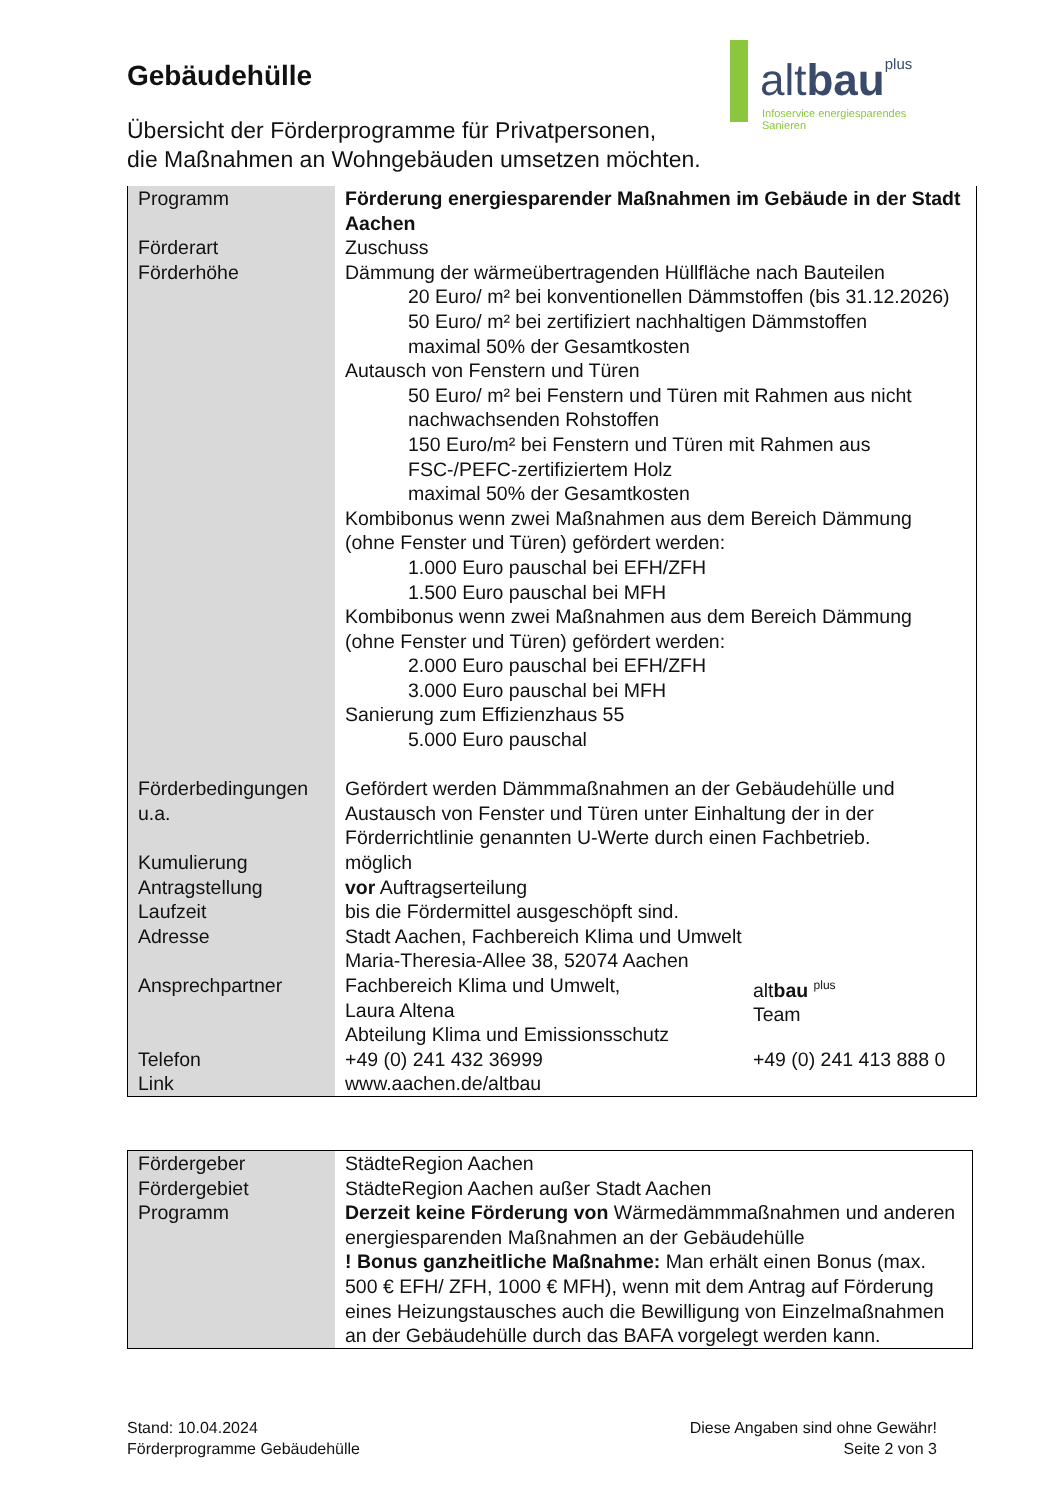Gebäudehülle
Übersicht der Förderprogramme für Privatpersonen,
die Maßnahmen an Wohngebäuden umsetzen möchten.
altbau plus
Infoservice energiesparendes Sanieren
| Programm | Förderung energiesparender Maßnahmen im Gebäude in der Stadt Aachen | |
| Förderart | Zuschuss | |
| Förderhöhe | Dämmung der wärmeübertragenden Hüllfläche nach Bauteilen 20 Euro/ m² bei konventionellen Dämmstoffen (bis 31.12.2026) 50 Euro/ m² bei zertifiziert nachhaltigen Dämmstoffen maximal 50% der Gesamtkosten Autausch von Fenstern und Türen 50 Euro/ m² bei Fenstern und Türen mit Rahmen aus nicht nachwachsenden Rohstoffen 150 Euro/m² bei Fenstern und Türen mit Rahmen aus FSC-/PEFC-zertifiziertem Holz maximal 50% der Gesamtkosten Kombibonus wenn zwei Maßnahmen aus dem Bereich Dämmung (ohne Fenster und Türen) gefördert werden: 1.000 Euro pauschal bei EFH/ZFH 1.500 Euro pauschal bei MFH Kombibonus wenn zwei Maßnahmen aus dem Bereich Dämmung (ohne Fenster und Türen) gefördert werden: 2.000 Euro pauschal bei EFH/ZFH 3.000 Euro pauschal bei MFH Sanierung zum Effizienzhaus 55 5.000 Euro pauschal | |
| Förderbedingungen u.a. | Gefördert werden Dämmmaßnahmen an der Gebäudehülle und Austausch von Fenster und Türen unter Einhaltung der in der Förderrichtlinie genannten U-Werte durch einen Fachbetrieb. | |
| Kumulierung | möglich | |
| Antragstellung | vor Auftragserteilung | |
| Laufzeit | bis die Fördermittel ausgeschöpft sind. | |
| Adresse | Stadt Aachen, Fachbereich Klima und Umwelt Maria-Theresia-Allee 38, 52074 Aachen | |
| Ansprechpartner | Fachbereich Klima und Umwelt, Laura Altena Abteilung Klima und Emissionsschutz | alt bau <sup>plus</sup> Team |
| Telefon | +49 (0) 241 432 36999 | +49 (0) 241 413 888 0 |
| Link | www.aachen.de/altbau | |
| Fördergeber | StädteRegion Aachen |
| Fördergebiet | StädteRegion Aachen außer Stadt Aachen |
| Programm | Derzeit keine Förderung von Wärmedämmmaßnahmen und anderen energiesparenden Maßnahmen an der Gebäudehülle ! Bonus ganzheitliche Maßnahme: Man erhält einen Bonus (max. 500 € EFH/ ZFH, 1000 € MFH), wenn mit dem Antrag auf Förderung eines Heizungstausches auch die Bewilligung von Einzelmaßnahmen an der Gebäudehülle durch das BAFA vorgelegt werden kann. |
Stand: 10.04.2024
Förderprogramme Gebäudehülle
Diese Angaben sind ohne Gewähr!
Seite 2 von 3